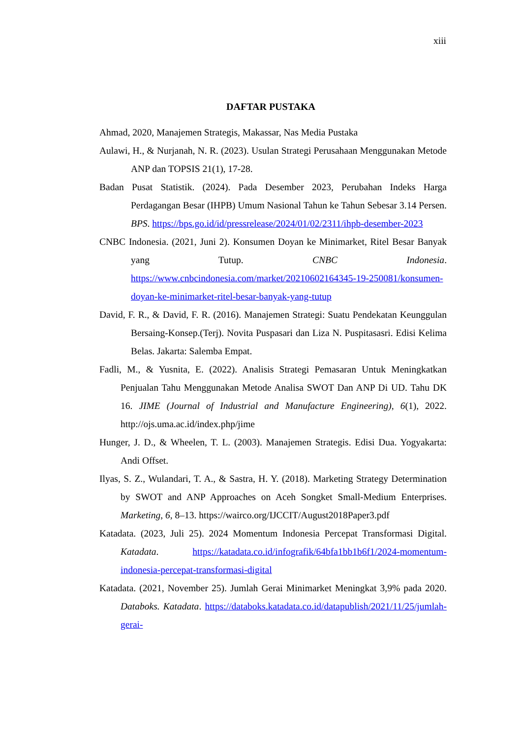xiii
DAFTAR PUSTAKA
Ahmad, 2020, Manajemen Strategis, Makassar, Nas Media Pustaka
Aulawi, H., & Nurjanah, N. R. (2023). Usulan Strategi Perusahaan Menggunakan Metode ANP dan TOPSIS 21(1), 17-28.
Badan Pusat Statistik. (2024). Pada Desember 2023, Perubahan Indeks Harga Perdagangan Besar (IHPB) Umum Nasional Tahun ke Tahun Sebesar 3.14 Persen. BPS. https://bps.go.id/id/pressrelease/2024/01/02/2311/ihpb-desember-2023
CNBC Indonesia. (2021, Juni 2). Konsumen Doyan ke Minimarket, Ritel Besar Banyak yang Tutup. CNBC Indonesia. https://www.cnbcindonesia.com/market/20210602164345-19-250081/konsumen-doyan-ke-minimarket-ritel-besar-banyak-yang-tutup
David, F. R., & David, F. R. (2016). Manajemen Strategi: Suatu Pendekatan Keunggulan Bersaing-Konsep.(Terj). Novita Puspasari dan Liza N. Puspitasasri. Edisi Kelima Belas. Jakarta: Salemba Empat.
Fadli, M., & Yusnita, E. (2022). Analisis Strategi Pemasaran Untuk Meningkatkan Penjualan Tahu Menggunakan Metode Analisa SWOT Dan ANP Di UD. Tahu DK 16. JIME (Journal of Industrial and Manufacture Engineering), 6(1), 2022. http://ojs.uma.ac.id/index.php/jime
Hunger, J. D., & Wheelen, T. L. (2003). Manajemen Strategis. Edisi Dua. Yogyakarta: Andi Offset.
Ilyas, S. Z., Wulandari, T. A., & Sastra, H. Y. (2018). Marketing Strategy Determination by SWOT and ANP Approaches on Aceh Songket Small-Medium Enterprises. Marketing, 6, 8–13. https://wairco.org/IJCCIT/August2018Paper3.pdf
Katadata. (2023, Juli 25). 2024 Momentum Indonesia Percepat Transformasi Digital. Katadata. https://katadata.co.id/infografik/64bfa1bb1b6f1/2024-momentum-indonesia-percepat-transformasi-digital
Katadata. (2021, November 25). Jumlah Gerai Minimarket Meningkat 3,9% pada 2020. Databoks. Katadata. https://databoks.katadata.co.id/datapublish/2021/11/25/jumlah-gerai-